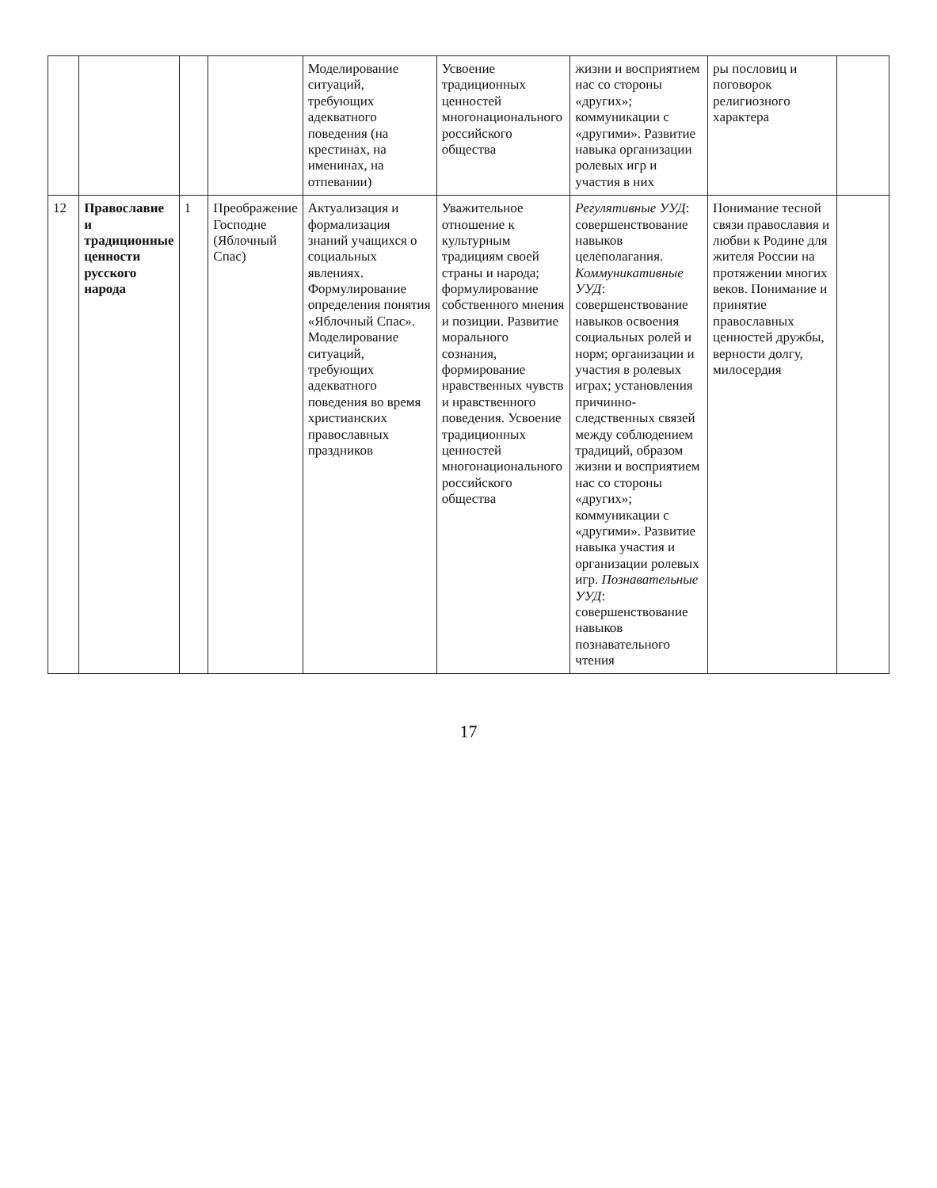| | | | | Моделирование ситуаций, требующих адекватного поведения (на крестинах, на именинах, на отпевании) | Усвоение традиционных ценностей многонационального российского общества | жизни и восприятием нас со стороны «других»; коммуникации с «другими». Развитие навыка организации ролевых игр и участия в них | ры пословиц и поговорок религиозного характера | |
| 12 | Православие и традиционные ценности русского народа | 1 | Преображение Господне (Яблочный Спас) | Актуализация и формализация знаний учащихся о социальных явлениях. Формулирование определения понятия «Яблочный Спас». Моделирование ситуаций, требующих адекватного поведения во время христианских православных праздников | Уважительное отношение к культурным традициям своей страны и народа; формулирование собственного мнения и позиции. Развитие морального сознания, формирование нравственных чувств и нравственного поведения. Усвоение традиционных ценностей многонационального российского общества | Регулятивные УУД : совершенствование навыков целеполагания. Коммуникативные УУД : совершенствование навыков освоения социальных ролей и норм; организации и участия в ролевых играх; установления причинно-следственных связей между соблюдением традиций, образом жизни и восприятием нас со стороны «других»; коммуникации с «другими». Развитие навыка участия и организации ролевых игр. Познавательные УУД : совершенствование навыков познавательного чтения | Понимание тесной связи православия и любви к Родине для жителя России на протяжении многих веков. Понимание и принятие православных ценностей дружбы, верности долгу, милосердия | |
17